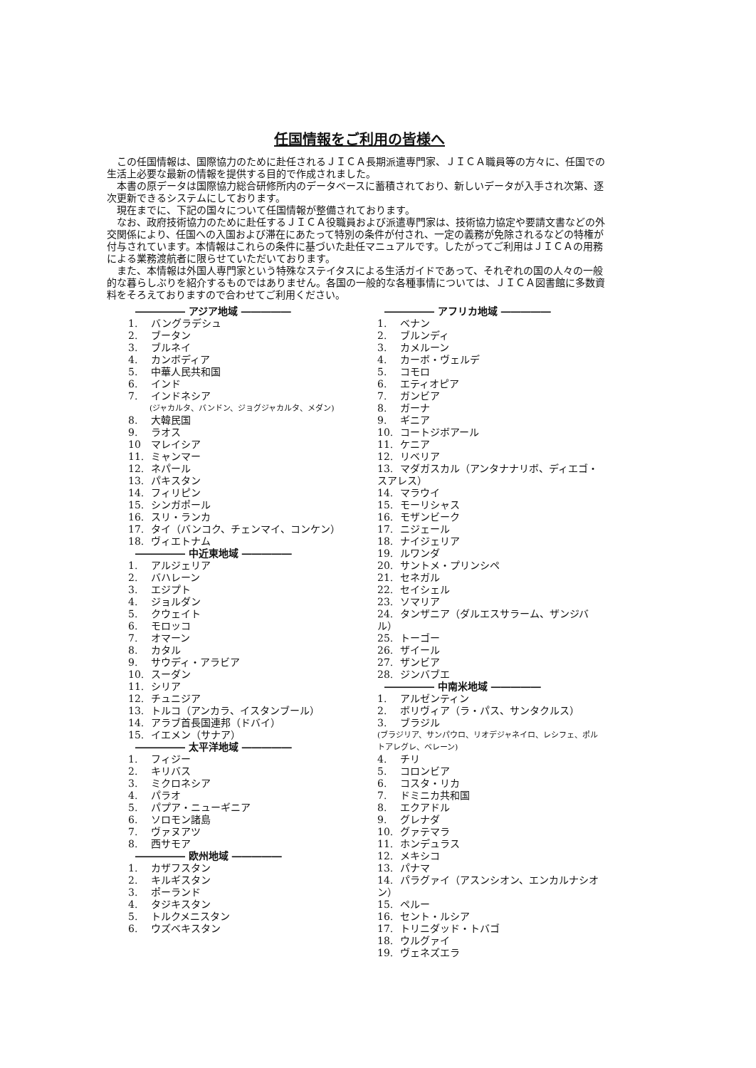任国情報をご利用の皆様へ
この任国情報は、国際協力のために赴任されるＪＩＣＡ長期派遣専門家、ＪＩＣＡ職員等の方々に、任国での生活上必要な最新の情報を提供する目的で作成されました。
本書の原データは国際協力総合研修所内のデータベースに蓄積されており、新しいデータが入手され次第、逐次更新できるシステムにしております。
現在までに、下記の国々について任国情報が整備されております。
なお、政府技術協力のために赴任するＪＩＣＡ役職員および派遣専門家は、技術協力協定や要請文書などの外交関係により、任国への入国および滞在にあたって特別の条件が付され、一定の義務が免除されるなどの特権が付与されています。本情報はこれらの条件に基づいた赴任マニュアルです。したがってご利用はＪＩＣＡの用務による業務渡航者に限らせていただいております。
また、本情報は外国人専門家という特殊なステイタスによる生活ガイドであって、それぞれの国の人々の一般的な暮らしぶりを紹介するものではありません。各国の一般的な各種事情については、ＪＩＣＡ図書館に多数資料をそろえておりますので合わせてご利用ください。
――――― アジア地域 ―――――
1. バングラデシュ
2. ブータン
3. ブルネイ
4. カンボディア
5. 中華人民共和国
6. インド
7. インドネシア
(ジャカルタ、バンドン、ジョグジャカルタ、メダン)
8. 大韓民国
9. ラオス
10 マレイシア
11. ミャンマー
12. ネパール
13. パキスタン
14. フィリピン
15. シンガポール
16. スリ・ランカ
17. タイ（バンコク、チェンマイ、コンケン）
18. ヴィエトナム
――――― 中近東地域 ―――――
1. アルジェリア
2. バハレーン
3. エジプト
4. ジョルダン
5. クウェイト
6. モロッコ
7. オマーン
8. カタル
9. サウディ・アラビア
10. スーダン
11. シリア
12. チュニジア
13. トルコ（アンカラ、イスタンブール）
14. アラブ首長国連邦（ドバイ）
15. イエメン（サナア）
――――― 太平洋地域 ―――――
1. フィジー
2. キリバス
3. ミクロネシア
4. パラオ
5. パプア・ニューギニア
6. ソロモン諸島
7. ヴァヌアツ
8. 西サモア
――――― 欧州地域 ―――――
1. カザフスタン
2. キルギスタン
3. ポーランド
4. タジキスタン
5. トルクメニスタン
6. ウズベキスタン
――――― アフリカ地域 ―――――
1. ベナン
2. ブルンディ
3. カメルーン
4. カーボ・ヴェルデ
5. コモロ
6. エティオピア
7. ガンビア
8. ガーナ
9. ギニア
10. コートジボアール
11. ケニア
12. リベリア
13. マダガスカル（アンタナナリボ、ディエゴ・スアレス）
14. マラウイ
15. モーリシャス
16. モザンビーク
17. ニジェール
18. ナイジェリア
19. ルワンダ
20. サントメ・プリンシペ
21. セネガル
22. セイシェル
23. ソマリア
24. タンザニア（ダルエスサラーム、ザンジバル）
25. トーゴー
26. ザイール
27. ザンビア
28. ジンバブエ
――――― 中南米地域 ―――――
1. アルゼンティン
2. ボリヴィア（ラ・パス、サンタクルス）
3. ブラジル
(ブラジリア、サンパウロ、リオデジャネイロ、レシフェ、ポルトアレグレ、ベレーン)
4. チリ
5. コロンビア
6. コスタ・リカ
7. ドミニカ共和国
8. エクアドル
9. グレナダ
10. グァテマラ
11. ホンデュラス
12. メキシコ
13. パナマ
14. パラグァイ（アスンシオン、エンカルナシオン）
15. ペルー
16. セント・ルシア
17. トリニダッド・トバゴ
18. ウルグァイ
19. ヴェネズエラ